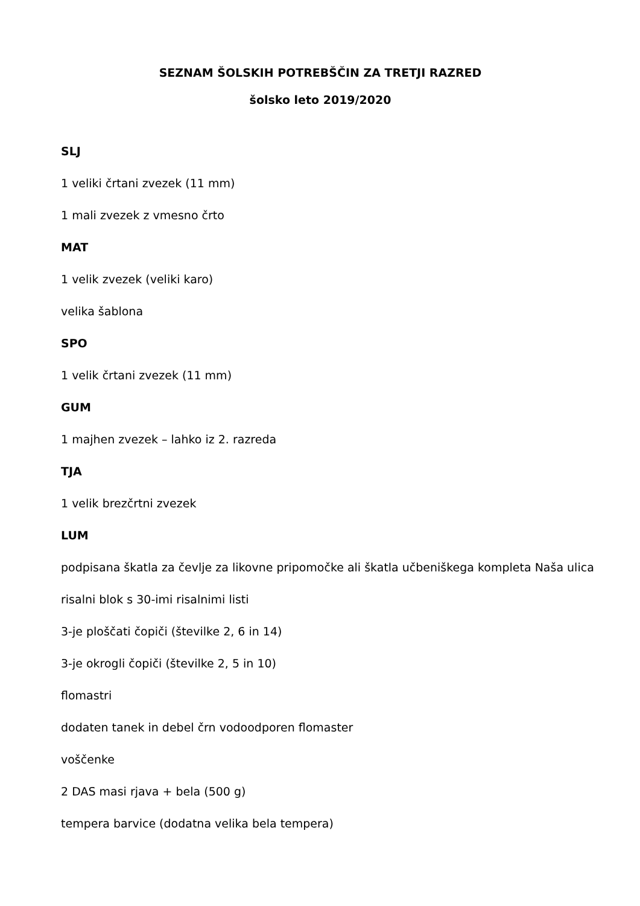SEZNAM ŠOLSKIH POTREBŠČIN ZA TRETJI RAZRED
šolsko leto 2019/2020
SLJ
1 veliki črtani zvezek (11 mm)
1 mali zvezek z vmesno črto
MAT
1 velik zvezek (veliki karo)
velika šablona
SPO
1 velik črtani zvezek (11 mm)
GUM
1 majhen zvezek – lahko iz 2. razreda
TJA
1 velik brezčrtni zvezek
LUM
podpisana škatla za čevlje za likovne pripomočke ali škatla učbeniškega kompleta Naša ulica
risalni blok s 30-imi risalnimi listi
3-je ploščati čopiči (številke 2, 6 in 14)
3-je okrogli čopiči (številke 2, 5 in 10)
flomastri
dodaten tanek in debel črn vodoodporen flomaster
voščenke
2 DAS masi rjava + bela (500 g)
tempera barvice (dodatna velika bela tempera)